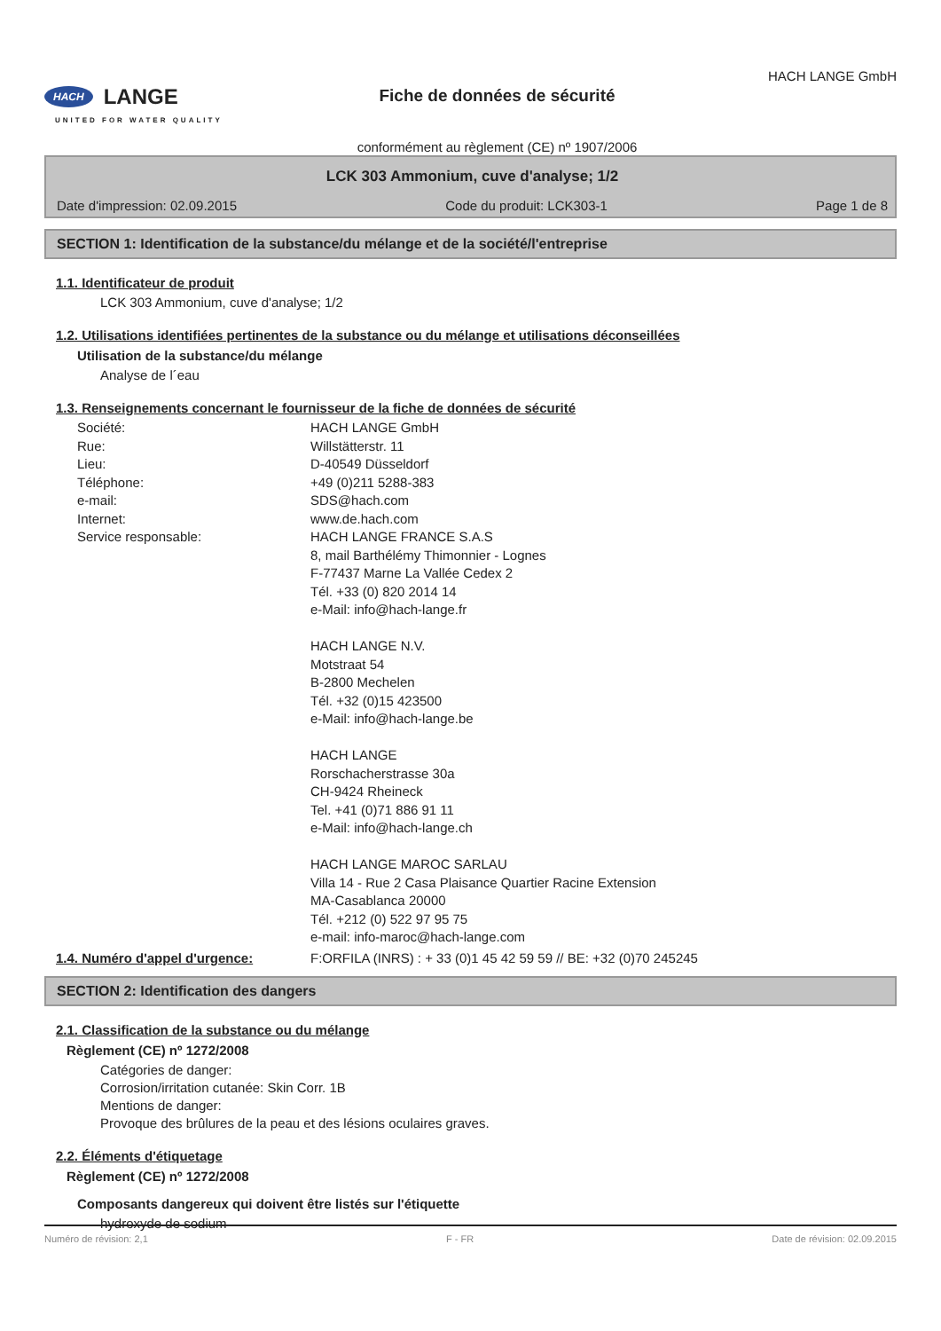HACH LANGE
UNITED FOR WATER QUALITY
Fiche de données de sécurité
conformément au règlement (CE) nº 1907/2006
HACH LANGE GmbH
LCK 303 Ammonium, cuve d'analyse; 1/2
Date d'impression: 02.09.2015 Code du produit: LCK303-1 Page 1 de 8
SECTION 1: Identification de la substance/du mélange et de la société/l'entreprise
1.1. Identificateur de produit
LCK 303 Ammonium, cuve d'analyse; 1/2
1.2. Utilisations identifiées pertinentes de la substance ou du mélange et utilisations déconseillées
Utilisation de la substance/du mélange
Analyse de l´eau
1.3. Renseignements concernant le fournisseur de la fiche de données de sécurité
Société: HACH LANGE GmbH Rue: Willstätterstr. 11 Lieu: D-40549 Düsseldorf Téléphone: +49 (0)211 5288-383 e-mail: SDS@hach.com Internet: www.de.hach.com Service responsable: HACH LANGE FRANCE S.A.S
8, mail Barthélémy Thimonnier - Lognes
F-77437 Marne La Vallée Cedex 2
Tél. +33 (0) 820 2014 14
e-Mail: info@hach-lange.fr
HACH LANGE N.V.
Motstraat 54
B-2800 Mechelen
Tél. +32 (0)15 423500
e-Mail: info@hach-lange.be
HACH LANGE
Rorschacherstrasse 30a
CH-9424 Rheineck
Tel. +41 (0)71 886 91 11
e-Mail: info@hach-lange.ch
HACH LANGE MAROC SARLAU
Villa 14 - Rue 2 Casa Plaisance Quartier Racine Extension
MA-Casablanca 20000
Tél. +212 (0) 522 97 95 75
e-mail: info-maroc@hach-lange.com
1.4. Numéro d'appel d'urgence: F:ORFILA (INRS) : + 33 (0)1 45 42 59 59 // BE: +32 (0)70 245245
SECTION 2: Identification des dangers
2.1. Classification de la substance ou du mélange
Règlement (CE) nº 1272/2008
Catégories de danger:
Corrosion/irritation cutanée: Skin Corr. 1B
Mentions de danger:
Provoque des brûlures de la peau et des lésions oculaires graves.
2.2. Éléments d'étiquetage
Règlement (CE) nº 1272/2008
Composants dangereux qui doivent être listés sur l'étiquette
hydroxyde de sodium
Numéro de révision: 2,1 F - FR Date de révision: 02.09.2015